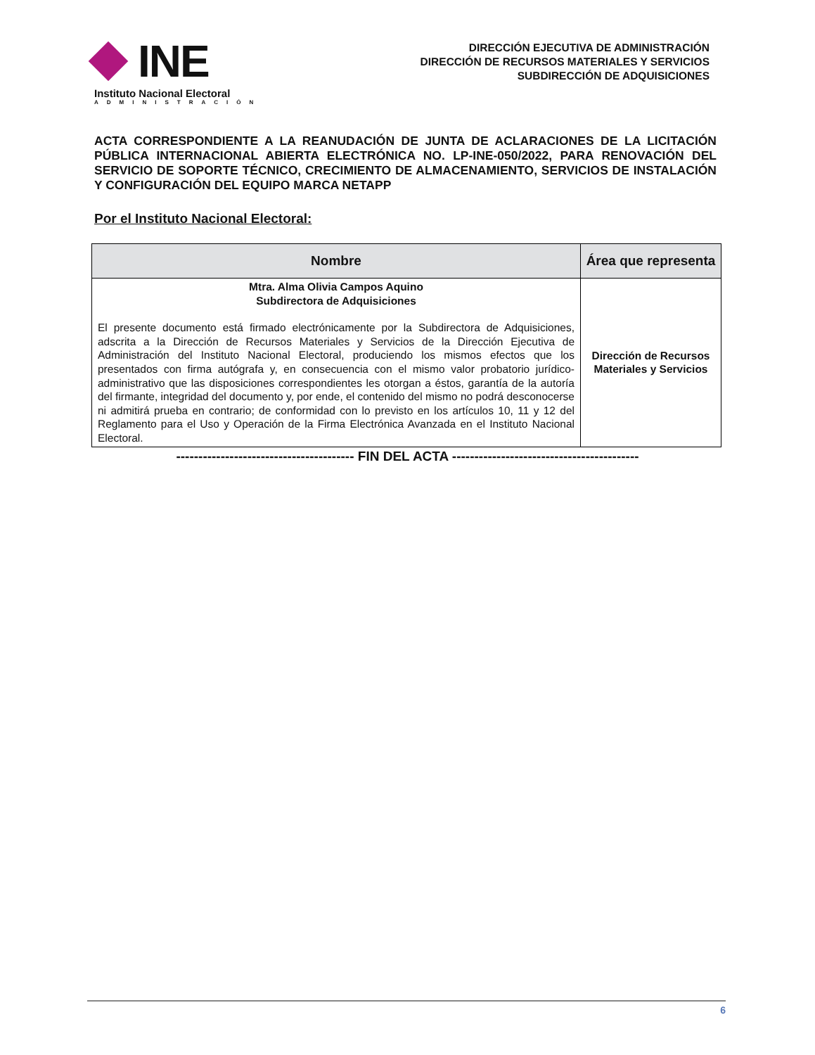INE
Instituto Nacional Electoral
ADMINISTRACIÓN
DIRECCIÓN EJECUTIVA DE ADMINISTRACIÓN
DIRECCIÓN DE RECURSOS MATERIALES Y SERVICIOS
SUBDIRECCIÓN DE ADQUISICIONES
ACTA CORRESPONDIENTE A LA REANUDACIÓN DE JUNTA DE ACLARACIONES DE LA LICITACIÓN PÚBLICA INTERNACIONAL ABIERTA ELECTRÓNICA NO. LP-INE-050/2022, PARA RENOVACIÓN DEL SERVICIO DE SOPORTE TÉCNICO, CRECIMIENTO DE ALMACENAMIENTO, SERVICIOS DE INSTALACIÓN Y CONFIGURACIÓN DEL EQUIPO MARCA NETAPP
Por el Instituto Nacional Electoral:
| Nombre | Área que representa |
| --- | --- |
| Mtra. Alma Olivia Campos Aquino Subdirectora de Adquisiciones El presente documento está firmado electrónicamente por la Subdirectora de Adquisiciones, adscrita a la Dirección de Recursos Materiales y Servicios de la Dirección Ejecutiva de Administración del Instituto Nacional Electoral, produciendo los mismos efectos que los presentados con firma autógrafa y, en consecuencia con el mismo valor probatorio jurídico-administrativo que las disposiciones correspondientes les otorgan a éstos, garantía de la autoría del firmante, integridad del documento y, por ende, el contenido del mismo no podrá desconocerse ni admitirá prueba en contrario; de conformidad con lo previsto en los artículos 10, 11 y 12 del Reglamento para el Uso y Operación de la Firma Electrónica Avanzada en el Instituto Nacional Electoral. | Dirección de Recursos Materiales y Servicios |
---------------------------------------- FIN DEL ACTA ------------------------------------------
6